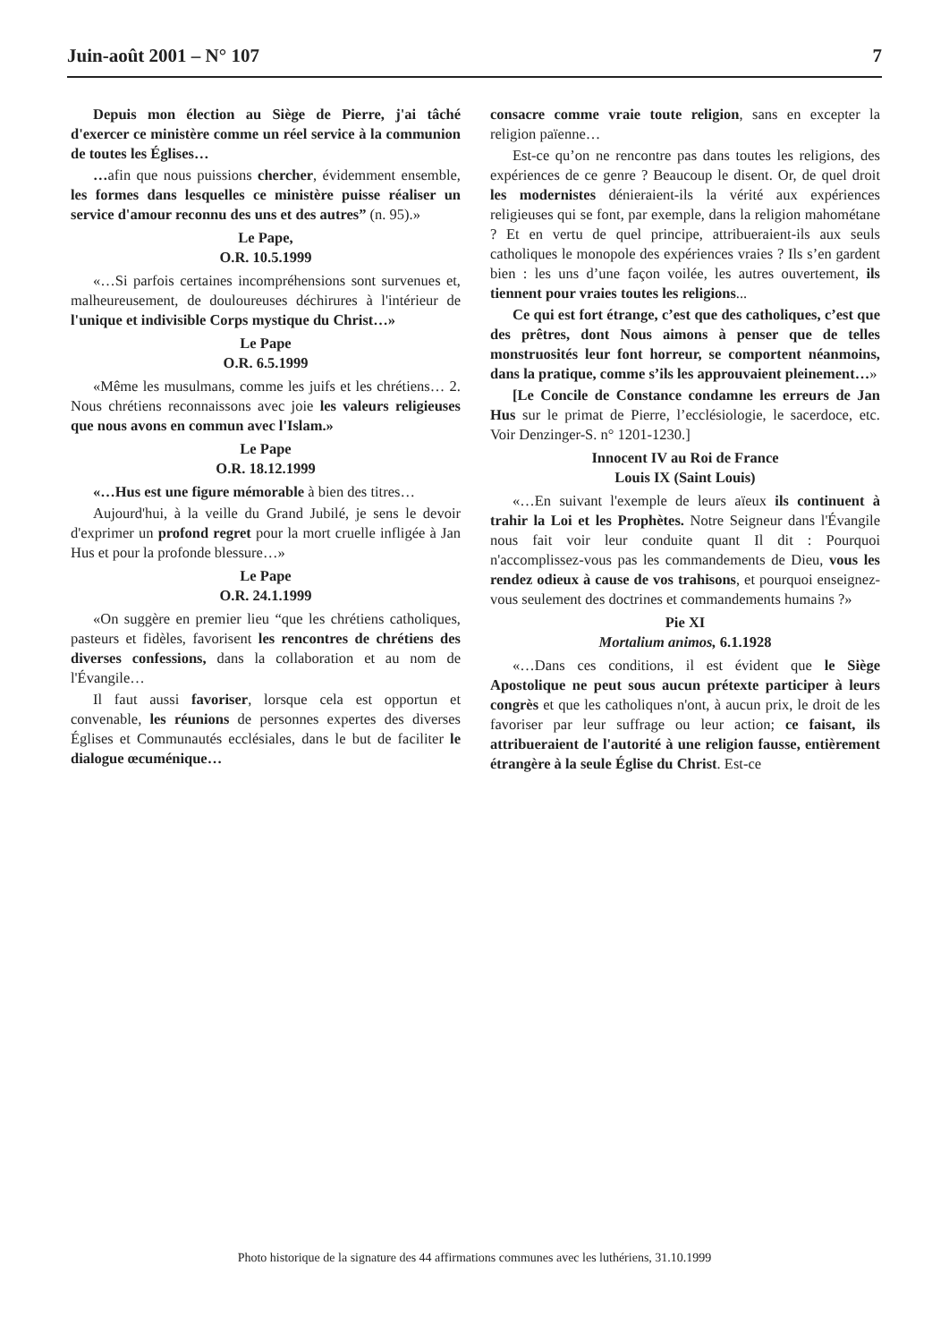Juin-août 2001 – N° 107 7
Depuis mon élection au Siège de Pierre, j'ai tâché d'exercer ce ministère comme un réel service à la communion de toutes les Églises…
…afin que nous puissions chercher, évidemment ensemble, les formes dans lesquelles ce ministère puisse réaliser un service d'amour reconnu des uns et des autres” (n. 95).»
Le Pape,
O.R. 10.5.1999
«…Si parfois certaines incompréhensions sont survenues et, malheureusement, de douloureuses déchirures à l'intérieur de l'unique et indivisible Corps mystique du Christ…»
Le Pape
O.R. 6.5.1999
«Même les musulmans, comme les juifs et les chrétiens… 2. Nous chrétiens reconnaissons avec joie les valeurs religieuses que nous avons en commun avec l'Islam.»
Le Pape
O.R. 18.12.1999
«…Hus est une figure mémorable à bien des titres…
Aujourd'hui, à la veille du Grand Jubilé, je sens le devoir d'exprimer un profond regret pour la mort cruelle infligée à Jan Hus et pour la profonde blessure…»
Le Pape
O.R. 24.1.1999
«On suggère en premier lieu “que les chrétiens catholiques, pasteurs et fidèles, favorisent les rencontres de chrétiens des diverses confessions, dans la collaboration et au nom de l'Évangile…
Il faut aussi favoriser, lorsque cela est opportun et convenable, les réunions de personnes expertes des diverses Églises et Communautés ecclésiales, dans le but de faciliter le dialogue œcuménique…
consacre comme vraie toute religion, sans en excepter la religion païenne…
Est-ce qu’on ne rencontre pas dans toutes les religions, des expériences de ce genre ? Beaucoup le disent. Or, de quel droit les modernistes dénieraient-ils la vérité aux expériences religieuses qui se font, par exemple, dans la religion mahométane ? Et en vertu de quel principe, attribueraient-ils aux seuls catholiques le monopole des expériences vraies ? Ils s’en gardent bien : les uns d’une façon voilée, les autres ouvertement, ils tiennent pour vraies toutes les religions...
Ce qui est fort étrange, c’est que des catholiques, c’est que des prêtres, dont Nous aimons à penser que de telles monstruosités leur font horreur, se comportent néanmoins, dans la pratique, comme s’ils les approuvaient pleinement…»
[Le Concile de Constance condamne les erreurs de Jan Hus sur le primat de Pierre, l’ecclésiologie, le sacerdoce, etc. Voir Denzinger-S. n° 1201-1230.]
Innocent IV au Roi de France
Louis IX (Saint Louis)
«…En suivant l'exemple de leurs aïeux ils continuent à trahir la Loi et les Prophètes. Notre Seigneur dans l'Évangile nous fait voir leur conduite quant Il dit : Pourquoi n'accomplissez-vous pas les commandements de Dieu, vous les rendez odieux à cause de vos trahisons, et pourquoi enseignez-vous seulement des doctrines et commandements humains ?»
Pie XI
Mortalium animos, 6.1.1928
«…Dans ces conditions, il est évident que le Siège Apostolique ne peut sous aucun prétexte participer à leurs congrès et que les catholiques n'ont, à aucun prix, le droit de les favoriser par leur suffrage ou leur action; ce faisant, ils attribueraient de l'autorité à une religion fausse, entièrement étrangère à la seule Église du Christ. Est-ce
Photo historique de la signature des 44 affirmations communes avec les luthériens, 31.10.1999